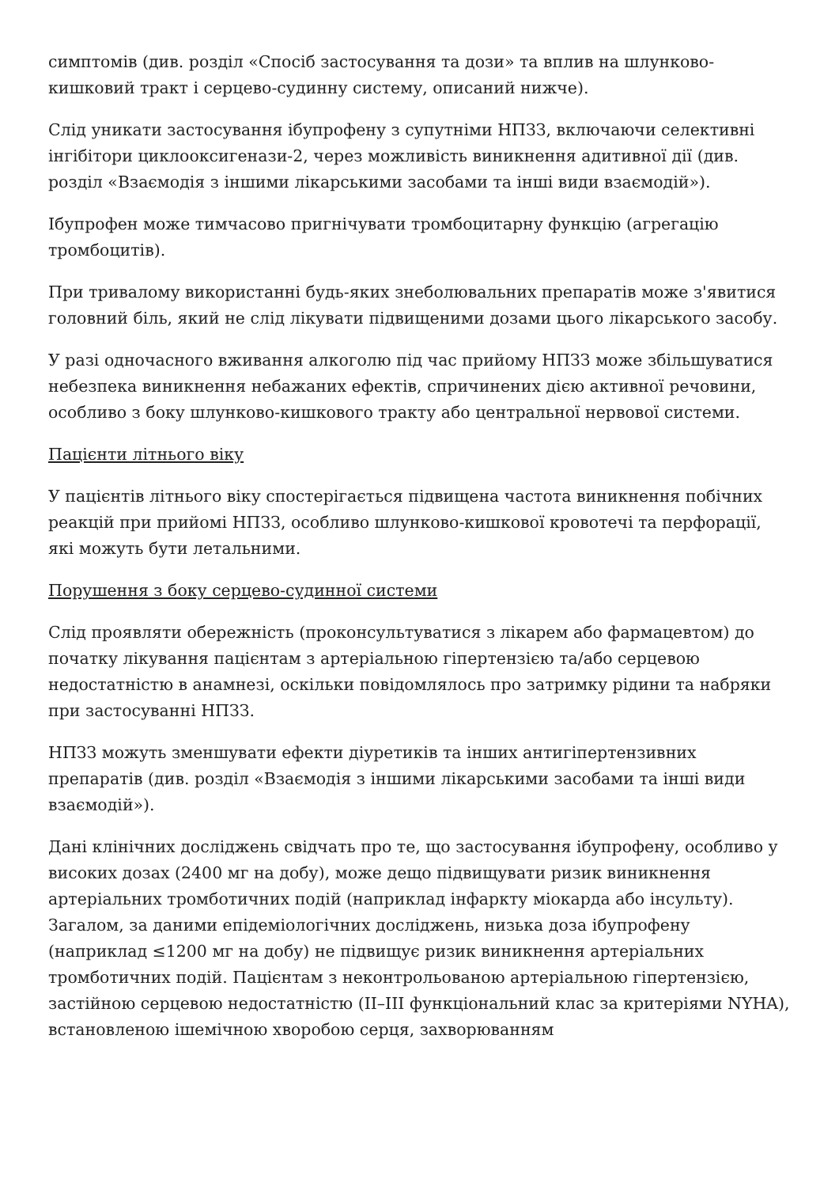симптомів (див. розділ «Спосіб застосування та дози» та вплив на шлунково-кишковий тракт і серцево-судинну систему, описаний нижче).
Слід уникати застосування ібупрофену з супутніми НПЗЗ, включаючи селективні інгібітори циклооксигенази-2, через можливість виникнення адитивної дії (див. розділ «Взаємодія з іншими лікарськими засобами та інші види взаємодій»).
Ібупрофен може тимчасово пригнічувати тромбоцитарну функцію (агрегацію тромбоцитів).
При тривалому використанні будь-яких знеболювальних препаратів може з'явитися головний біль, який не слід лікувати підвищеними дозами цього лікарського засобу.
У разі одночасного вживання алкоголю під час прийому НПЗЗ може збільшуватися небезпека виникнення небажаних ефектів, спричинених дією активної речовини, особливо з боку шлунково-кишкового тракту або центральної нервової системи.
Пацієнти літнього віку
У пацієнтів літнього віку спостерігається підвищена частота виникнення побічних реакцій при прийомі НПЗЗ, особливо шлунково-кишкової кровотечі та перфорації, які можуть бути летальними.
Порушення з боку серцево-судинної системи
Слід проявляти обережність (проконсультуватися з лікарем або фармацевтом) до початку лікування пацієнтам з артеріальною гіпертензією та/або серцевою недостатністю в анамнезі, оскільки повідомлялось про затримку рідини та набряки при застосуванні НПЗЗ.
НПЗЗ можуть зменшувати ефекти діуретиків та інших антигіпертензивних препаратів (див. розділ «Взаємодія з іншими лікарськими засобами та інші види взаємодій»).
Дані клінічних досліджень свідчать про те, що застосування ібупрофену, особливо у високих дозах (2400 мг на добу), може дещо підвищувати ризик виникнення артеріальних тромботичних подій (наприклад інфаркту міокарда або інсульту). Загалом, за даними епідеміологічних досліджень, низька доза ібупрофену (наприклад ≤1200 мг на добу) не підвищує ризик виникнення артеріальних тромботичних подій. Пацієнтам з неконтрольованою артеріальною гіпертензією, застійною серцевою недостатністю (II–III функціональний клас за критеріями NYHA), встановленою ішемічною хворобою серця, захворюванням